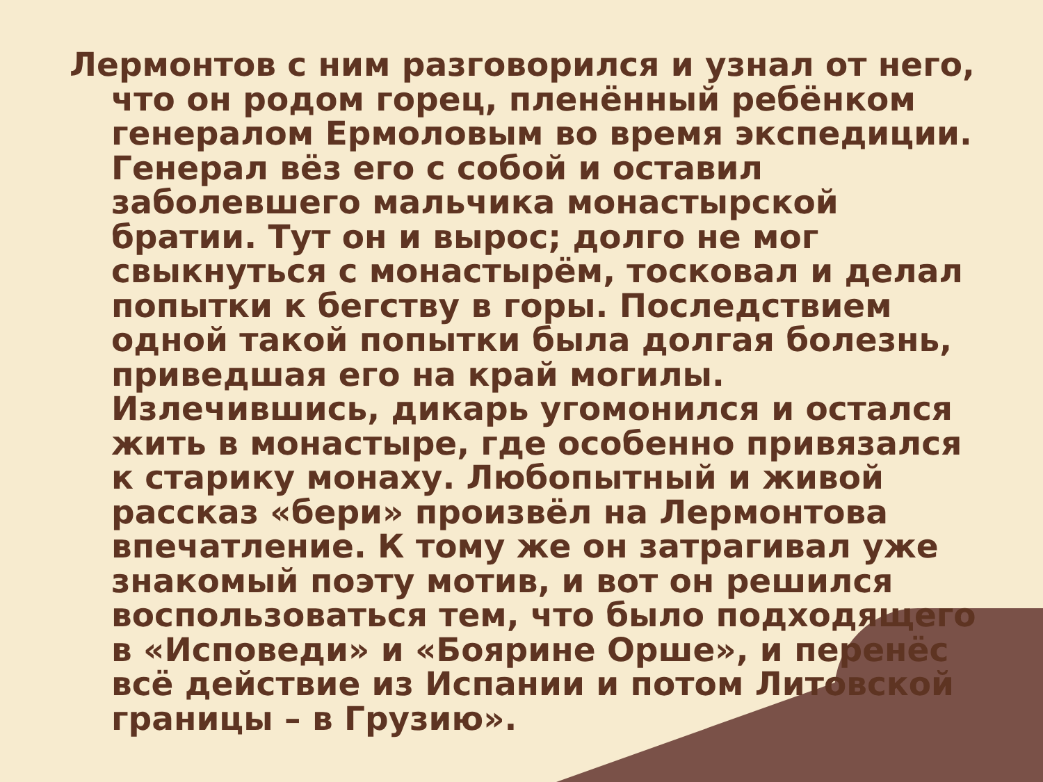Лермонтов с ним разговорился и узнал от него, что он родом горец, пленённый ребёнком генералом Ермоловым во время экспедиции. Генерал вёз его с собой и оставил заболевшего мальчика монастырской братии. Тут он и вырос; долго не мог свыкнуться с монастырём, тосковал и делал попытки к бегству в горы. Последствием одной такой попытки была долгая болезнь, приведшая его на край могилы. Излечившись, дикарь угомонился и остался жить в монастыре, где особенно привязался к старику монаху. Любопытный и живой рассказ «бери» произвёл на Лермонтова впечатление. К тому же он затрагивал уже знакомый поэту мотив, и вот он решился воспользоваться тем, что было подходящего в «Исповеди» и «Боярине Орше», и перенёс всё действие из Испании и потом Литовской границы – в Грузию».